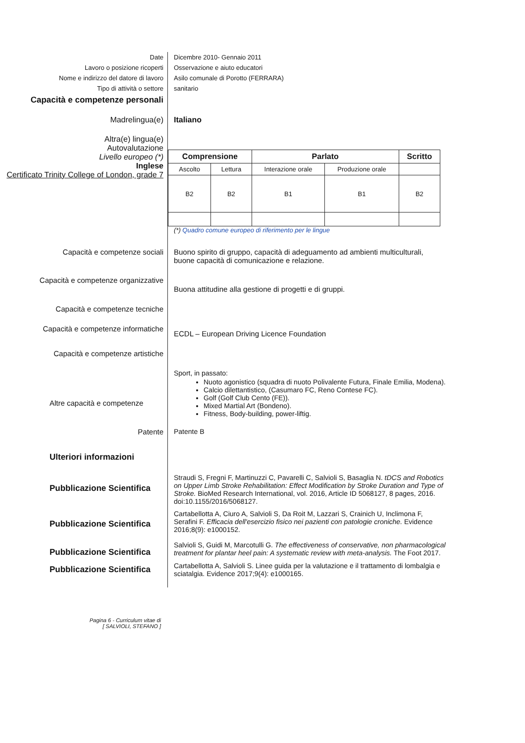Date Dicembre 2010- Gennaio 2011
Lavoro o posizione ricoperti Osservazione e aiuto educatori
Nome e indirizzo del datore di lavoro Asilo comunale di Porotto (FERRARA)
Tipo di attività o settore sanitario
Capacità e competenze personali
Madrelingua(e) Italiano
Altra(e) lingua(e)
Autovalutazione
Livello europeo (*)
Inglese
Certificato Trinity College of London, grade 7
| Comprensione | | Parlato | | Scritto |
| --- | --- | --- | --- | --- |
| Ascolto | Lettura | Interazione orale | Produzione orale | |
| B2 | B2 | B1 | B1 | B2 |
(*) Quadro comune europeo di riferimento per le lingue
Capacità e competenze sociali Buono spirito di gruppo, capacità di adeguamento ad ambienti multiculturali, buone capacità di comunicazione e relazione.
Capacità e competenze organizzative
Buona attitudine alla gestione di progetti e di gruppi.
Capacità e competenze tecniche
Capacità e competenze informatiche
ECDL – European Driving Licence Foundation
Capacità e competenze artistiche
Altre capacità e competenze
Sport, in passato:
Nuoto agonistico (squadra di nuoto Polivalente Futura, Finale Emilia, Modena).
Calcio dilettantistico, (Casumaro FC, Reno Contese FC).
Golf (Golf Club Cento (FE)).
Mixed Martial Art (Bondeno).
Fitness, Body-building, power-liftig.
Patente Patente B
Ulteriori informazioni
Pubblicazione Scientifica
Straudi S, Fregni F, Martinuzzi C, Pavarelli C, Salvioli S, Basaglia N. tDCS and Robotics on Upper Limb Stroke Rehabilitation: Effect Modification by Stroke Duration and Type of Stroke. BioMed Research International, vol. 2016, Article ID 5068127, 8 pages, 2016. doi:10.1155/2016/5068127.
Pubblicazione Scientifica
Cartabellotta A, Ciuro A, Salvioli S, Da Roit M, Lazzari S, Crainich U, Inclimona F, Serafini F. Efficacia dell'esercizio fisico nei pazienti con patologie croniche. Evidence 2016;8(9): e1000152.
Pubblicazione Scientifica
Salvioli S, Guidi M, Marcotulli G. The effectiveness of conservative, non pharmacological treatment for plantar heel pain: A systematic review with meta-analysis. The Foot 2017.
Pubblicazione Scientifica
Cartabellotta A, Salvioli S. Linee guida per la valutazione e il trattamento di lombalgia e sciatalgia. Evidence 2017;9(4): e1000165.
Pagina 6 - Curriculum vitae di
[ SALVIOLI, STEFANO ]